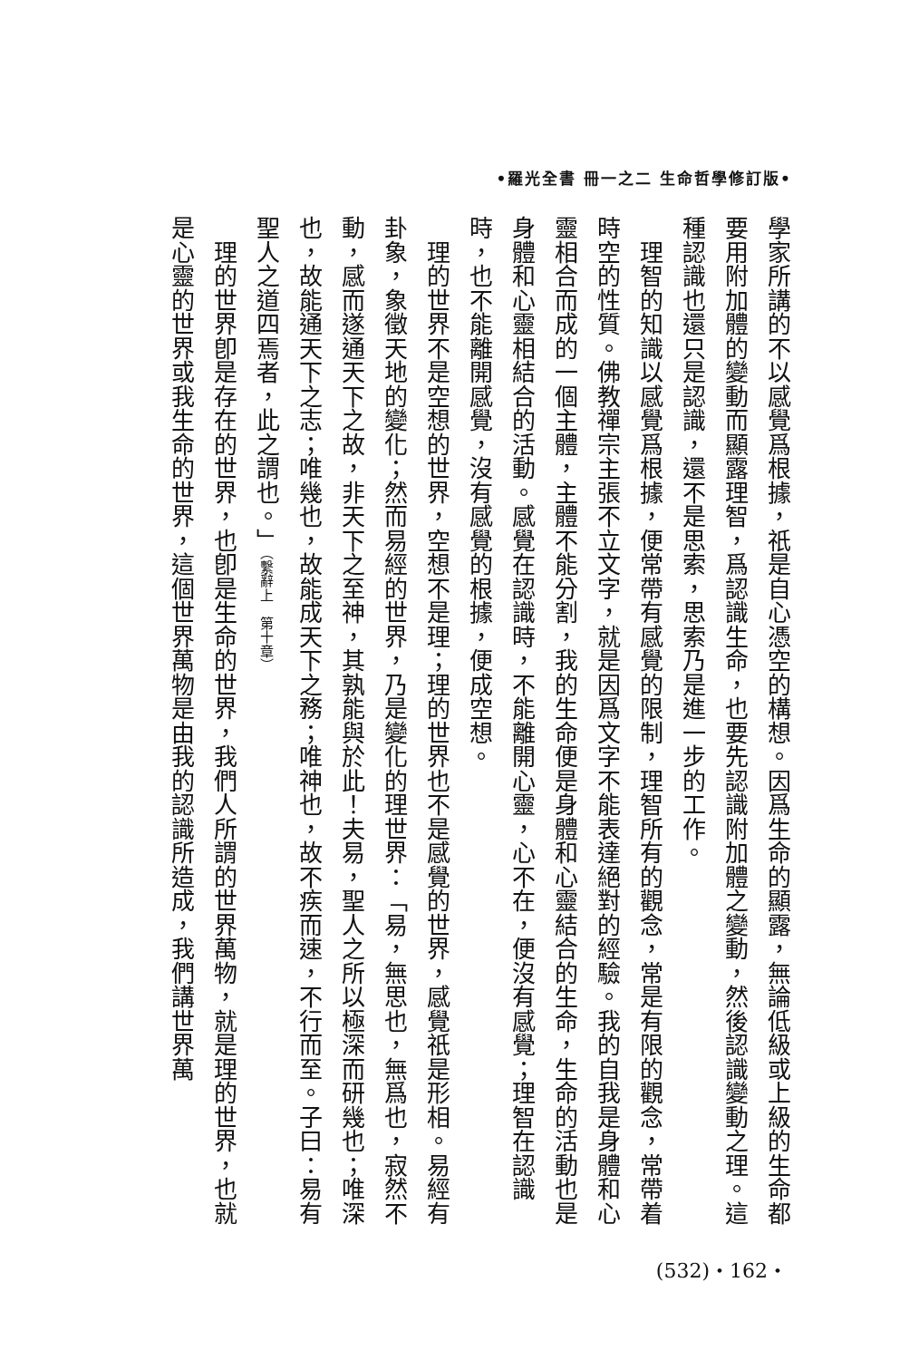•羅光全書 冊一之二 生命哲學修訂版•
學家所講的不以感覺爲根據，祇是自心憑空的構想。因爲生命的顯露，無論低級或上級的生命都要用附加體的變動而顯露理智，爲認識生命，也要先認識附加體之變動，然後認識變動之理。這種認識也還只是認識，還不是思索，思索乃是進一步的工作。
　理智的知識以感覺爲根據，便常帶有感覺的限制，理智所有的觀念，常是有限的觀念，常帶着時空的性質。佛教禪宗主張不立文字，就是因爲文字不能表達絕對的經驗。我的自我是身體和心靈相合而成的一個主體，主體不能分割，我的生命便是身體和心靈結合的生命，生命的活動也是身體和心靈相結合的活動。感覺在認識時，不能離開心靈，心不在，便沒有感覺；理智在認識時，也不能離開感覺，沒有感覺的根據，便成空想。
　理的世界不是空想的世界，空想不是理；理的世界也不是感覺的世界，感覺祇是形相。易經有卦象，象徵天地的變化；然而易經的世界，乃是變化的理世界：「易，無思也，無爲也，寂然不動，感而遂通天下之故，非天下之至神，其孰能與於此！夫易，聖人之所以極深而研幾也；唯深也，故能通天下之志；唯幾也，故能成天下之務；唯神也，故不疾而速，不行而至。子曰：易有聖人之道四焉者，此之謂也。」（繫辭上　第十章）
　理的世界卽是存在的世界，也卽是生命的世界，我們人所謂的世界萬物，就是理的世界，也就是心靈的世界或我生命的世界，這個世界萬物是由我的認識所造成，我們講世界萬
(532)・162・